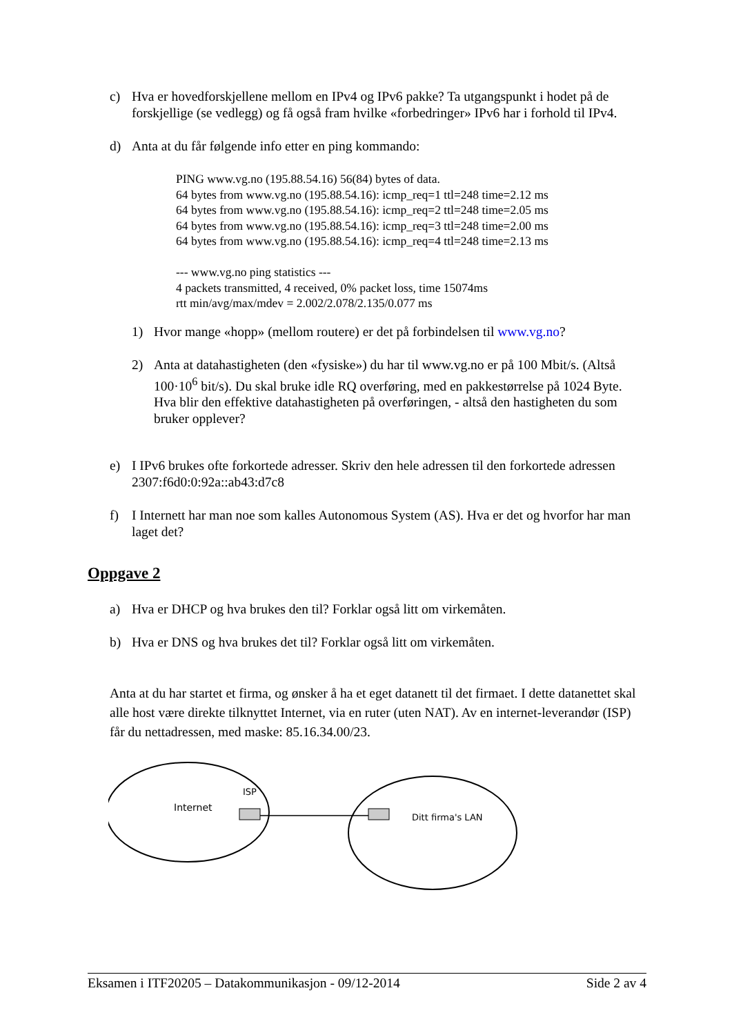c) Hva er hovedforskjellene mellom en IPv4 og IPv6 pakke? Ta utgangspunkt i hodet på de forskjellige (se vedlegg) og få også fram hvilke «forbedringer» IPv6 har i forhold til IPv4.
d) Anta at du får følgende info etter en ping kommando:
PING www.vg.no (195.88.54.16) 56(84) bytes of data.
64 bytes from www.vg.no (195.88.54.16): icmp_req=1 ttl=248 time=2.12 ms
64 bytes from www.vg.no (195.88.54.16): icmp_req=2 ttl=248 time=2.05 ms
64 bytes from www.vg.no (195.88.54.16): icmp_req=3 ttl=248 time=2.00 ms
64 bytes from www.vg.no (195.88.54.16): icmp_req=4 ttl=248 time=2.13 ms

--- www.vg.no ping statistics ---
4 packets transmitted, 4 received, 0% packet loss, time 15074ms
rtt min/avg/max/mdev = 2.002/2.078/2.135/0.077 ms
1) Hvor mange «hopp» (mellom routere) er det på forbindelsen til www.vg.no?
2) Anta at datahastigheten (den «fysiske») du har til www.vg.no er på 100 Mbit/s. (Altså 100·10<sup>6</sup> bit/s). Du skal bruke idle RQ overføring, med en pakkestørrelse på 1024 Byte. Hva blir den effektive datahastigheten på overføringen, - altså den hastigheten du som bruker opplever?
e) I IPv6 brukes ofte forkortede adresser. Skriv den hele adressen til den forkortede adressen 2307:f6d0:0:92a::ab43:d7c8
f) I Internett har man noe som kalles Autonomous System (AS). Hva er det og hvorfor har man laget det?
Oppgave 2
a) Hva er DHCP og hva brukes den til? Forklar også litt om virkemåten.
b) Hva er DNS og hva brukes det til? Forklar også litt om virkemåten.
Anta at du har startet et firma, og ønsker å ha et eget datanett til det firmaet. I dette datanettet skal alle host være direkte tilknyttet Internet, via en ruter (uten NAT). Av en internet-leverandør (ISP) får du nettadressen, med maske: 85.16.34.00/23.
Internet
ISP
Ditt firma's LAN
Eksamen i ITF20205 – Datakommunikasjon - 09/12-2014 Side 2 av 4